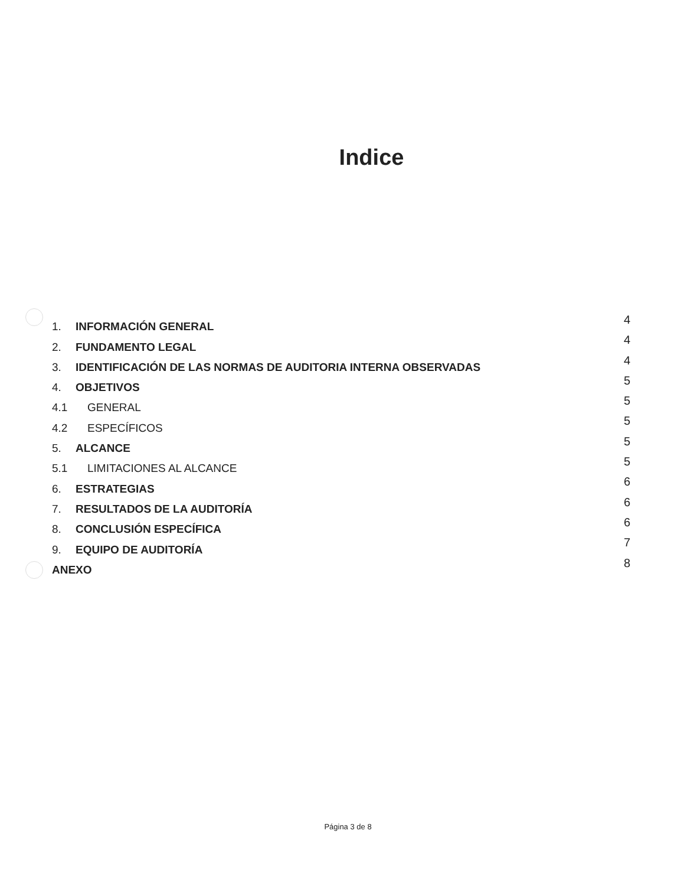Indice
| 1. | INFORMACIÓN GENERAL | 4 |
| 2. | FUNDAMENTO LEGAL | 4 |
| 3. | IDENTIFICACIÓN DE LAS NORMAS DE AUDITORIA INTERNA OBSERVADAS | 4 |
| 4. | OBJETIVOS | 5 |
| 4.1 | GENERAL | 5 |
| 4.2 | ESPECÍFICOS | 5 |
| 5. | ALCANCE | 5 |
| 5.1 | LIMITACIONES AL ALCANCE | 5 |
| 6. | ESTRATEGIAS | 6 |
| 7. | RESULTADOS DE LA AUDITORÍA | 6 |
| 8. | CONCLUSIÓN ESPECÍFICA | 6 |
| 9. | EQUIPO DE AUDITORÍA | 7 |
| ANEXO | | 8 |
Página 3 de 8